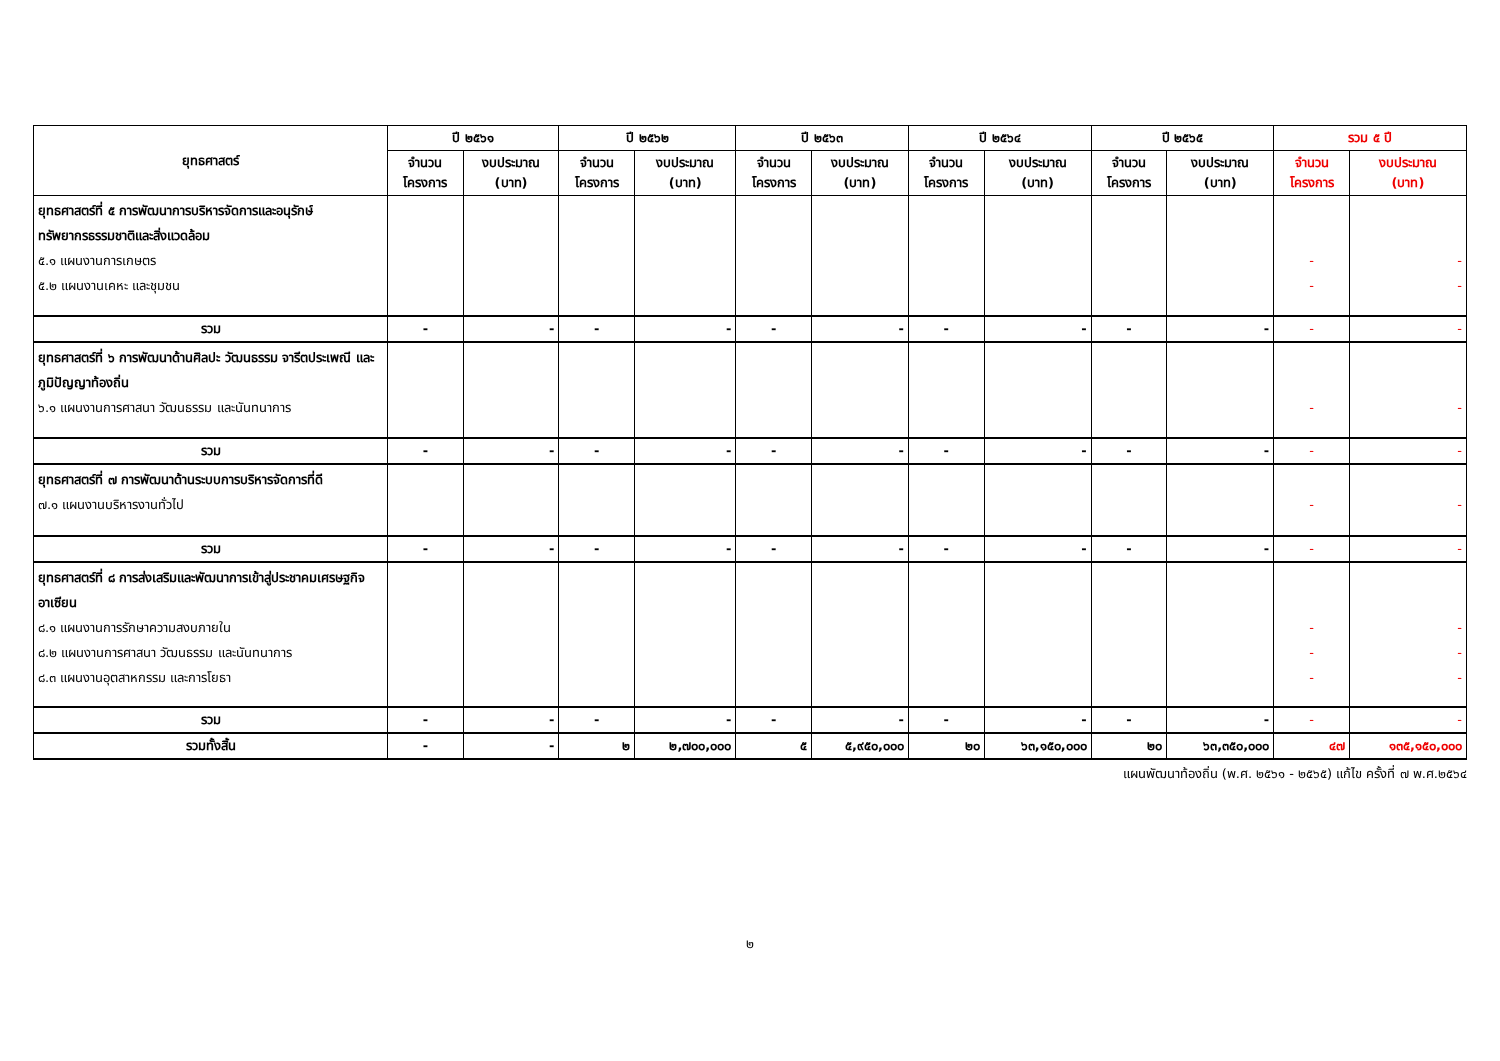| ยุทธศาสตร์ | ปี ๒๕๖๑ | | ปี ๒๕๖๒ | | ปี ๒๕๖๓ | | ปี ๒๕๖๔ | | ปี ๒๕๖๕ | | รวม ๕ ปี | |
| --- | --- | --- | --- | --- | --- | --- | --- | --- | --- | --- | --- | --- |
| | จำนวน โครงการ | งบประมาณ (บาท) | จำนวน โครงการ | งบประมาณ (บาท) | จำนวน โครงการ | งบประมาณ (บาท) | จำนวน โครงการ | งบประมาณ (บาท) | จำนวน โครงการ | งบประมาณ (บาท) | จำนวน โครงการ | งบประมาณ (บาท) |
| ยุทธศาสตร์ที่ ๕ การพัฒนาการบริหารจัดการและอนุรักษ์ทรัพยากรธรรมชาติและสิ่งแวดล้อม ๕.๑ แผนงานการเกษตร ๕.๒ แผนงานเคหะ และชุมชน | | | | | | | | | | | - - | - - |
| รวม | - | - | - | - | - | - | - | - | - | - | - | - |
| ยุทธศาสตร์ที่ ๖ การพัฒนาด้านศิลปะ วัฒนธรรม จารีตประเพณี และภูมิปัญญาท้องถิ่น ๖.๑ แผนงานการศาสนา วัฒนธรรม และนันทนาการ | | | | | | | | | | | - | - |
| รวม | - | - | - | - | - | - | - | - | - | - | - | - |
| ยุทธศาสตร์ที่ ๗ การพัฒนาด้านระบบการบริหารจัดการที่ดี ๗.๑ แผนงานบริหารงานทั่วไป | | | | | | | | | | | - | - |
| รวม | - | - | - | - | - | - | - | - | - | - | - | - |
| ยุทธศาสตร์ที่ ๘ การส่งเสริมและพัฒนาการเข้าสู่ประชาคมเศรษฐกิจอาเซียน ๘.๑ แผนงานการรักษาความสงบภายใน ๘.๒ แผนงานการศาสนา วัฒนธรรม และนันทนาการ ๘.๓ แผนงานอุตสาหกรรม และการโยธา | | | | | | | | | | | - - - | - - - |
| รวม | - | - | - | - | - | - | - | - | - | - | - | - |
| รวมทั้งสิ้น | - | - | ๒ | ๒,๗๐๐,๐๐๐ | ๕ | ๕,๙๕๐,๐๐๐ | ๒๐ | ๖๓,๑๕๐,๐๐๐ | ๒๐ | ๖๓,๓๕๐,๐๐๐ | ๔๗ | ๑๓๕,๑๕๐,๐๐๐ |
แผนพัฒนาท้องถิ่น (พ.ศ. ๒๕๖๑ - ๒๕๖๕) แก้ไข ครั้งที่ ๗ พ.ศ.๒๕๖๔
๒